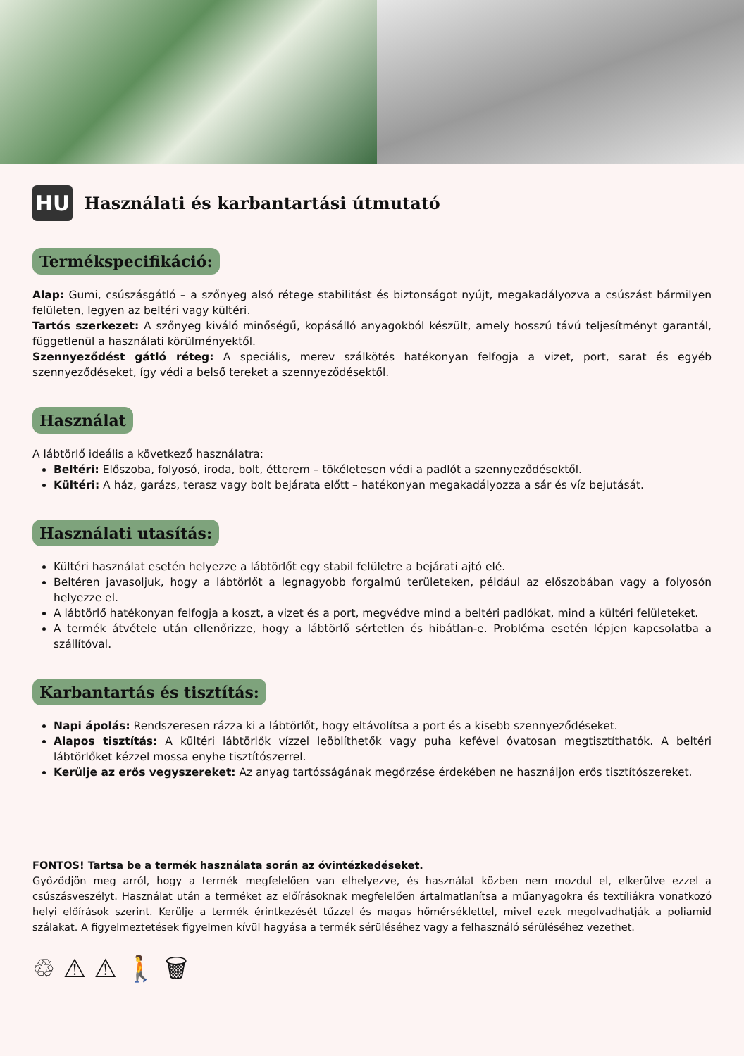HU
Használati és karbantartási útmutató
Termékspecifikáció:
Alap: Gumi, csúszásgátló – a szőnyeg alsó rétege stabilitást és biztonságot nyújt, megakadályozva a csúszást bármilyen felületen, legyen az beltéri vagy kültéri.
Tartós szerkezet: A szőnyeg kiváló minőségű, kopásálló anyagokból készült, amely hosszú távú teljesítményt garantál, függetlenül a használati körülményektől.
Szennyeződést gátló réteg: A speciális, merev szálkötés hatékonyan felfogja a vizet, port, sarat és egyéb szennyeződéseket, így védi a belső tereket a szennyeződésektől.
Használat
A lábtörlő ideális a következő használatra:
Beltéri: Előszoba, folyosó, iroda, bolt, étterem – tökéletesen védi a padlót a szennyeződésektől.
Kültéri: A ház, garázs, terasz vagy bolt bejárata előtt – hatékonyan megakadályozza a sár és víz bejutását.
Használati utasítás:
Kültéri használat esetén helyezze a lábtörlőt egy stabil felületre a bejárati ajtó elé.
Beltéren javasoljuk, hogy a lábtörlőt a legnagyobb forgalmú területeken, például az előszobában vagy a folyosón helyezze el.
A lábtörlő hatékonyan felfogja a koszt, a vizet és a port, megvédve mind a beltéri padlókat, mind a kültéri felületeket.
A termék átvétele után ellenőrizze, hogy a lábtörlő sértetlen és hibátlan-e. Probléma esetén lépjen kapcsolatba a szállítóval.
Karbantartás és tisztítás:
Napi ápolás: Rendszeresen rázza ki a lábtörlőt, hogy eltávolítsa a port és a kisebb szennyeződéseket.
Alapos tisztítás: A kültéri lábtörlők vízzel leöblíthetők vagy puha kefével óvatosan megtisztíthatók. A beltéri lábtörlőket kézzel mossa enyhe tisztítószerrel.
Kerülje az erős vegyszereket: Az anyag tartósságának megőrzése érdekében ne használjon erős tisztítószereket.
FONTOS! Tartsa be a termék használata során az óvintézkedéseket.
Győződjön meg arról, hogy a termék megfelelően van elhelyezve, és használat közben nem mozdul el, elkerülve ezzel a csúszásveszélyt. Használat után a terméket az előírásoknak megfelelően ártalmatlanítsa a műanyagokra és textíliákra vonatkozó helyi előírások szerint. Kerülje a termék érintkezését tűzzel és magas hőmérséklettel, mivel ezek megolvadhatják a poliamid szálakat. A figyelmeztetések figyelmen kívül hagyása a termék sérüléséhez vagy a felhasználó sérüléséhez vezethet.
♲ ⚠ ⚠ 🚶 🗑